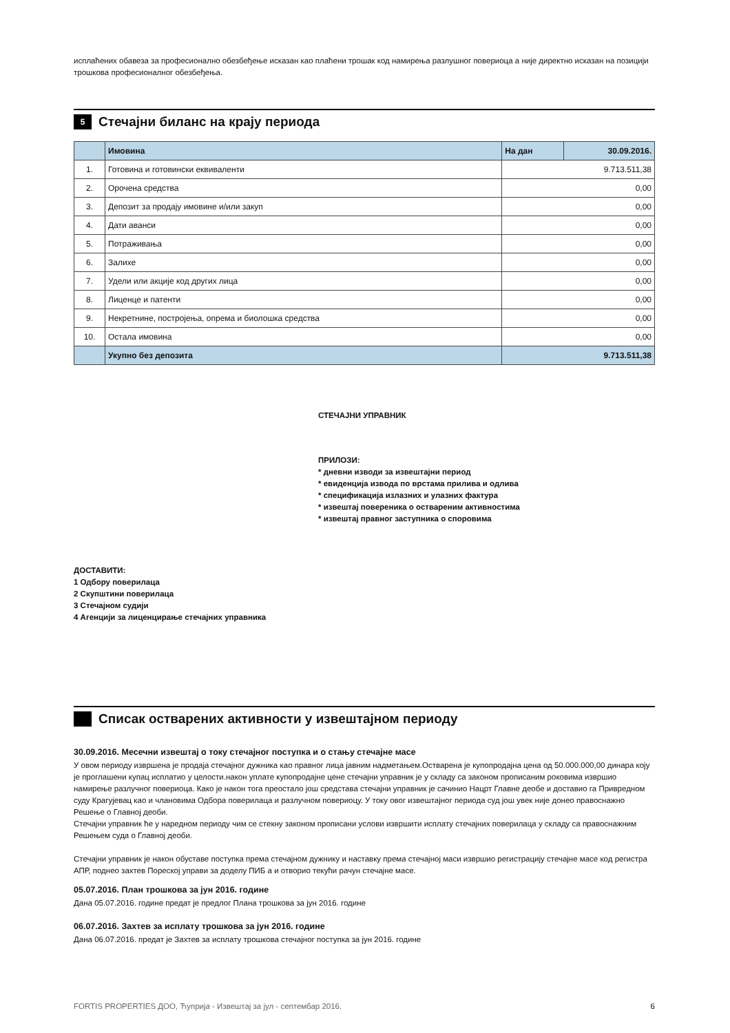исплаћених обавеза за професионално обезбеђење исказан као плаћени трошак код намирења разлушног повериоца а није директно исказан на позицији трошкова професионалног обезбеђења.
5 Стечајни биланс на крају периода
| | Имовина | На дан | 30.09.2016. |
| --- | --- | --- | --- |
| 1. | Готовина и готовински еквиваленти | 9.713.511,38 | |
| 2. | Орочена средства | 0,00 | |
| 3. | Депозит за продају имовине и/или закуп | 0,00 | |
| 4. | Дати аванси | 0,00 | |
| 5. | Потраживања | 0,00 | |
| 6. | Залихе | 0,00 | |
| 7. | Удели или акције код других лица | 0,00 | |
| 8. | Лиценце и патенти | 0,00 | |
| 9. | Некретнине, постројења, опрема и биолошка средства | 0,00 | |
| 10. | Остала имовина | 0,00 | |
| | Укупно без депозита | 9.713.511,38 | |
СТЕЧАЈНИ УПРАВНИК
ПРИЛОЗИ:
* дневни изводи за извештајни период
* евиденција извода по врстама прилива и одлива
* спецификација излазних и улазних фактура
* извештај повереника о оствареним активностима
* извештај правног заступника о споровима
ДОСТАВИТИ:
1 Одбору поверилаца
2 Скупштини поверилаца
3 Стечајном судији
4 Агенцији за лиценцирање стечајних управника
Списак остварених активности у извештајном периоду
30.09.2016. Месечни извештај о току стечајног поступка и о стању стечајне масе
У овом периоду извршена је продаја стечајног дужника као правног лица јавним надметањем.Остварена је купопродајна цена од 50.000.000,00 динара коју је проглашени купац исплатио у целости.након уплате купопродајне цене стечајни управник је у складу са законом прописаним роковима извршио намирење разлучног повериоца. Како је након тога преостало још средстава стечајни управник је сачинио Нацрт Главне деобе и доставио га Привредном суду Крагујевац као и члановима Одбора поверилаца и разлучном повериоцу. У току овог извештајног периода суд још увек није донео правоснажно Решење о Главној деоби.
Стечајни управник ће у наредном периоду чим се стекну законом прописани услови извршити исплату стечајних поверилаца у складу са правоснажним Решењем суда о Главној деоби.
Стечајни управник је након обуставе поступка према стечајном дужнику и наставку према стечајној маси извршио регистрацију стечајне масе код регистра АПР, поднео захтев Пореској управи за доделу ПИБ а и отворио текући рачун стечајне масе.
05.07.2016. План трошкова за јун 2016. године
Дана 05.07.2016. године предат је предлог Плана трошкова за јун 2016. године
06.07.2016. Захтев за исплату трошкова за јун 2016. године
Дана 06.07.2016. предат је Захтев за исплату трошкова стечајног поступка за јун 2016. године
FORTIS PROPERTIES ДОО, Ћуприја - Извештај за јул - септембар 2016. 6